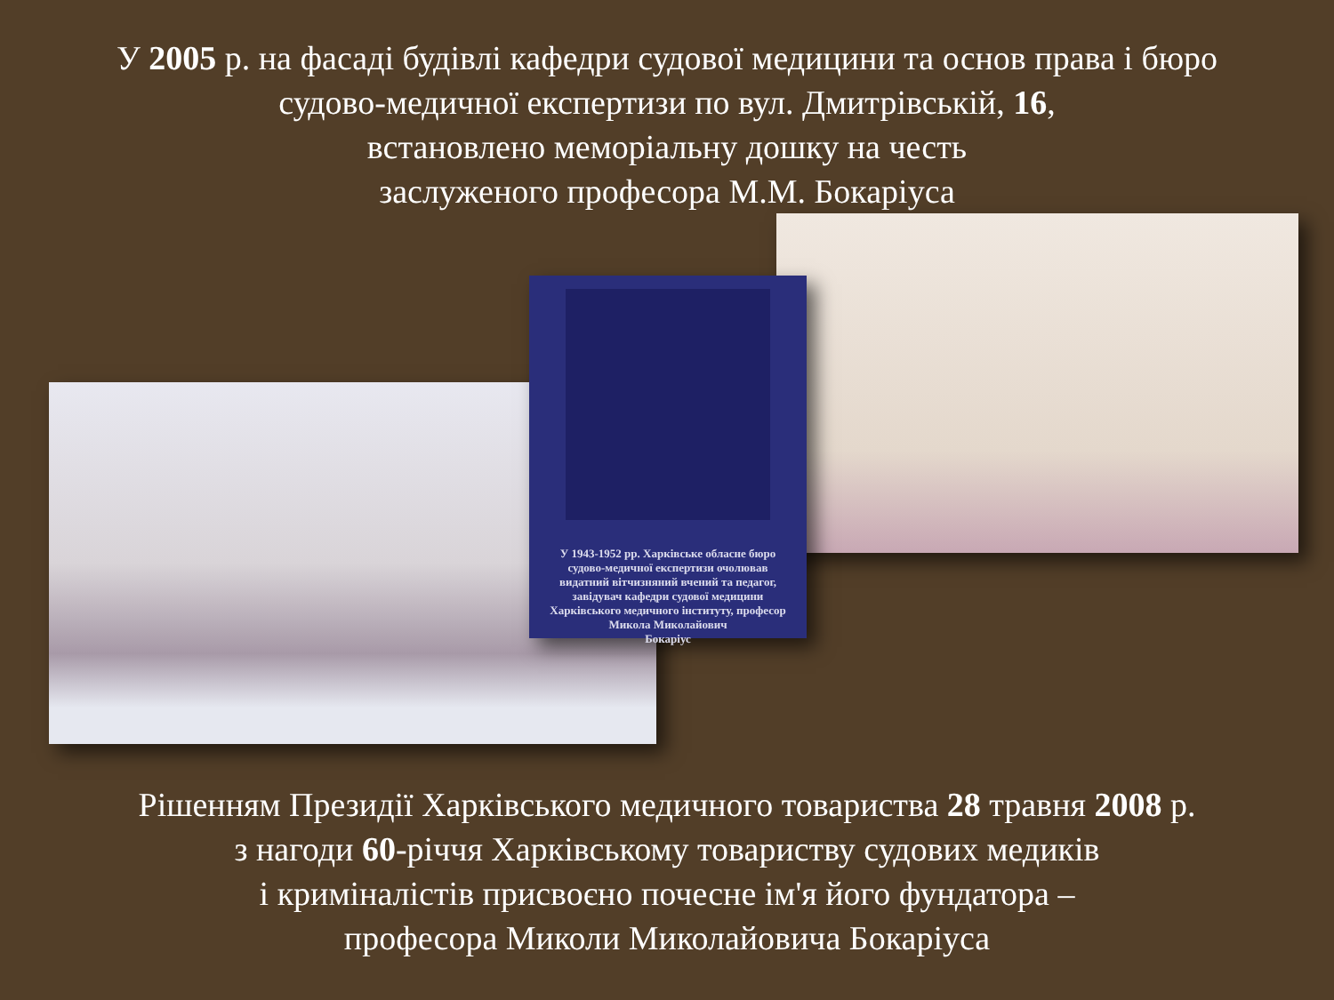У 2005 р. на фасаді будівлі кафедри судової медицини та основ права і бюро
судово-медичної експертизи по вул. Дмитрівській, 16,
встановлено меморіальну дошку на честь
заслуженого професора М.М. Бокаріуса
У 1943-1952 рр. Харківське обласне бюро
судово-медичної експертизи очолював
видатний вітчизняний вчений та педагог,
завідувач кафедри судової медицини
Харківського медичного інституту, професор
Микола Миколайович
Бокаріус
Рішенням Президії Харківського медичного товариства 28 травня 2008 р.
з нагоди 60-річчя Харківському товариству судових медиків
і криміналістів присвоєно почесне ім'я його фундатора –
професора Миколи Миколайовича Бокаріуса